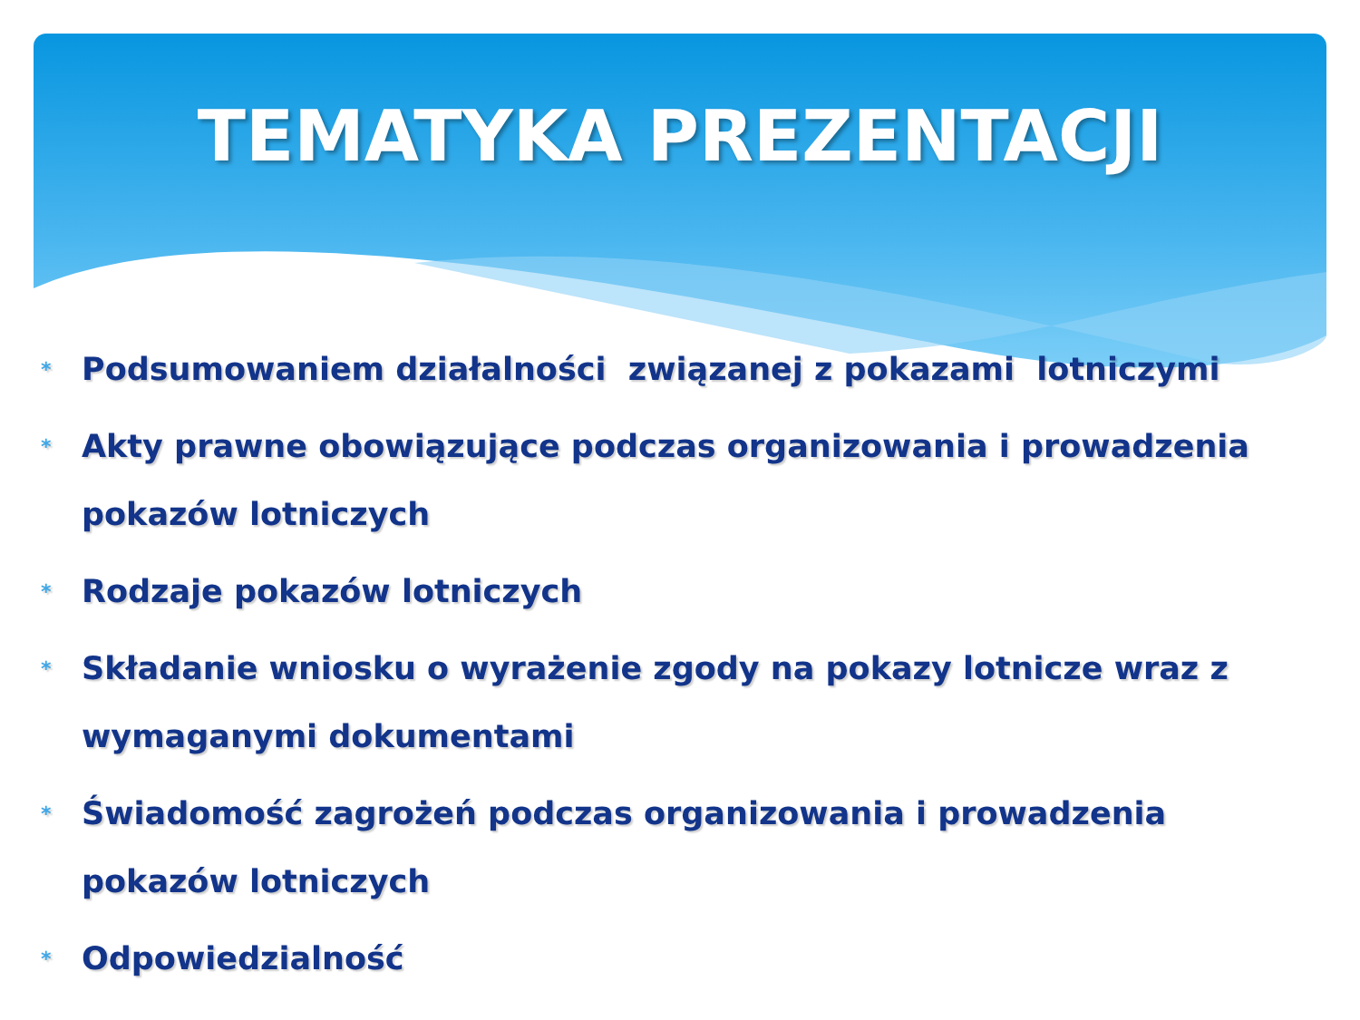TEMATYKA PREZENTACJI
* Podsumowaniem działalności związanej z pokazami lotniczymi
* Akty prawne obowiązujące podczas organizowania i prowadzenia pokazów lotniczych
* Rodzaje pokazów lotniczych
* Składanie wniosku o wyrażenie zgody na pokazy lotnicze wraz z wymaganymi dokumentami
* Świadomość zagrożeń podczas organizowania i prowadzenia pokazów lotniczych
* Odpowiedzialność